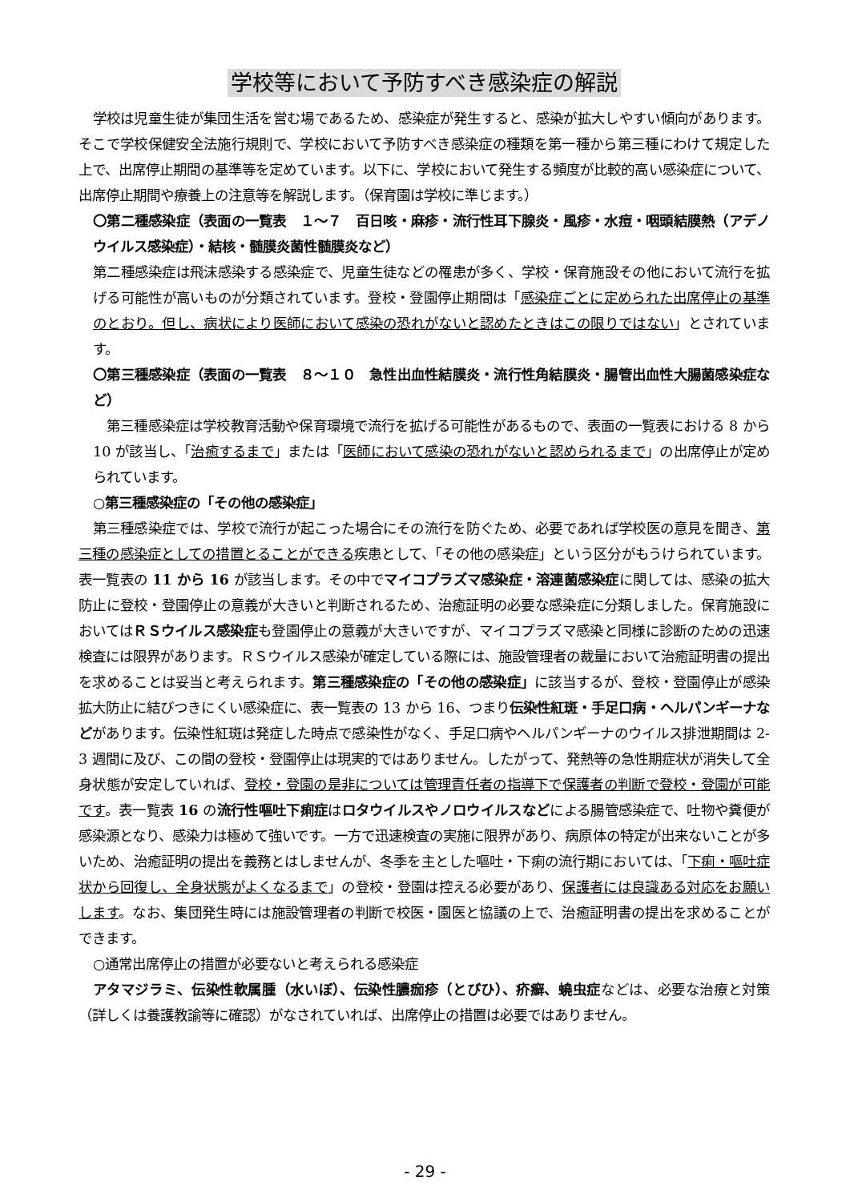学校等において予防すべき感染症の解説
学校は児童生徒が集団生活を営む場であるため、感染症が発生すると、感染が拡大しやすい傾向があります。そこで学校保健安全法施行規則で、学校において予防すべき感染症の種類を第一種から第三種にわけて規定した上で、出席停止期間の基準等を定めています。以下に、学校において発生する頻度が比較的高い感染症について、出席停止期間や療養上の注意等を解説します。（保育園は学校に準じます。）
〇第二種感染症（表面の一覧表　１～７　百日咳・麻疹・流行性耳下腺炎・風疹・水痘・咽頭結膜熱（アデノウイルス感染症）・結核・髄膜炎菌性髄膜炎など）
第二種感染症は飛沫感染する感染症で、児童生徒などの罹患が多く、学校・保育施設その他において流行を拡げる可能性が高いものが分類されています。登校・登園停止期間は「感染症ごとに定められた出席停止の基準のとおり。但し、病状により医師において感染の恐れがないと認めたときはこの限りではない」とされています。
〇第三種感染症（表面の一覧表　８～１０　急性出血性結膜炎・流行性角結膜炎・腸管出血性大腸菌感染症など）
　第三種感染症は学校教育活動や保育環境で流行を拡げる可能性があるもので、表面の一覧表における 8 から 10 が該当し、「治癒するまで」または「医師において感染の恐れがないと認められるまで」の出席停止が定められています。
○第三種感染症の「その他の感染症」
第三種感染症では、学校で流行が起こった場合にその流行を防ぐため、必要であれば学校医の意見を聞き、第三種の感染症としての措置とることができる疾患として、「その他の感染症」という区分がもうけられています。表一覧表の 11 から 16 が該当します。その中でマイコプラズマ感染症・溶連菌感染症に関しては、感染の拡大防止に登校・登園停止の意義が大きいと判断されるため、治癒証明の必要な感染症に分類しました。保育施設においてはＲＳウイルス感染症も登園停止の意義が大きいですが、マイコプラズマ感染と同様に診断のための迅速検査には限界があります。ＲＳウイルス感染が確定している際には、施設管理者の裁量において治癒証明書の提出を求めることは妥当と考えられます。第三種感染症の「その他の感染症」に該当するが、登校・登園停止が感染拡大防止に結びつきにくい感染症に、表一覧表の 13 から 16、つまり伝染性紅斑・手足口病・ヘルパンギーナなどがあります。伝染性紅斑は発症した時点で感染性がなく、手足口病やヘルパンギーナのウイルス排泄期間は 2-3 週間に及び、この間の登校・登園停止は現実的ではありません。したがって、発熱等の急性期症状が消失して全身状態が安定していれば、登校・登園の是非については管理責任者の指導下で保護者の判断で登校・登園が可能です。表一覧表 16 の流行性嘔吐下痢症はロタウイルスやノロウイルスなどによる腸管感染症で、吐物や糞便が感染源となり、感染力は極めて強いです。一方で迅速検査の実施に限界があり、病原体の特定が出来ないことが多いため、治癒証明の提出を義務とはしませんが、冬季を主とした嘔吐・下痢の流行期においては、「下痢・嘔吐症状から回復し、全身状態がよくなるまで」の登校・登園は控える必要があり、保護者には良識ある対応をお願いします。なお、集団発生時には施設管理者の判断で校医・園医と協議の上で、治癒証明書の提出を求めることができます。
○通常出席停止の措置が必要ないと考えられる感染症
アタマジラミ、伝染性軟属腫（水いぼ）、伝染性膿痂疹（とびひ）、疥癬、蟯虫症などは、必要な治療と対策（詳しくは養護教諭等に確認）がなされていれば、出席停止の措置は必要ではありません。
- 29 -